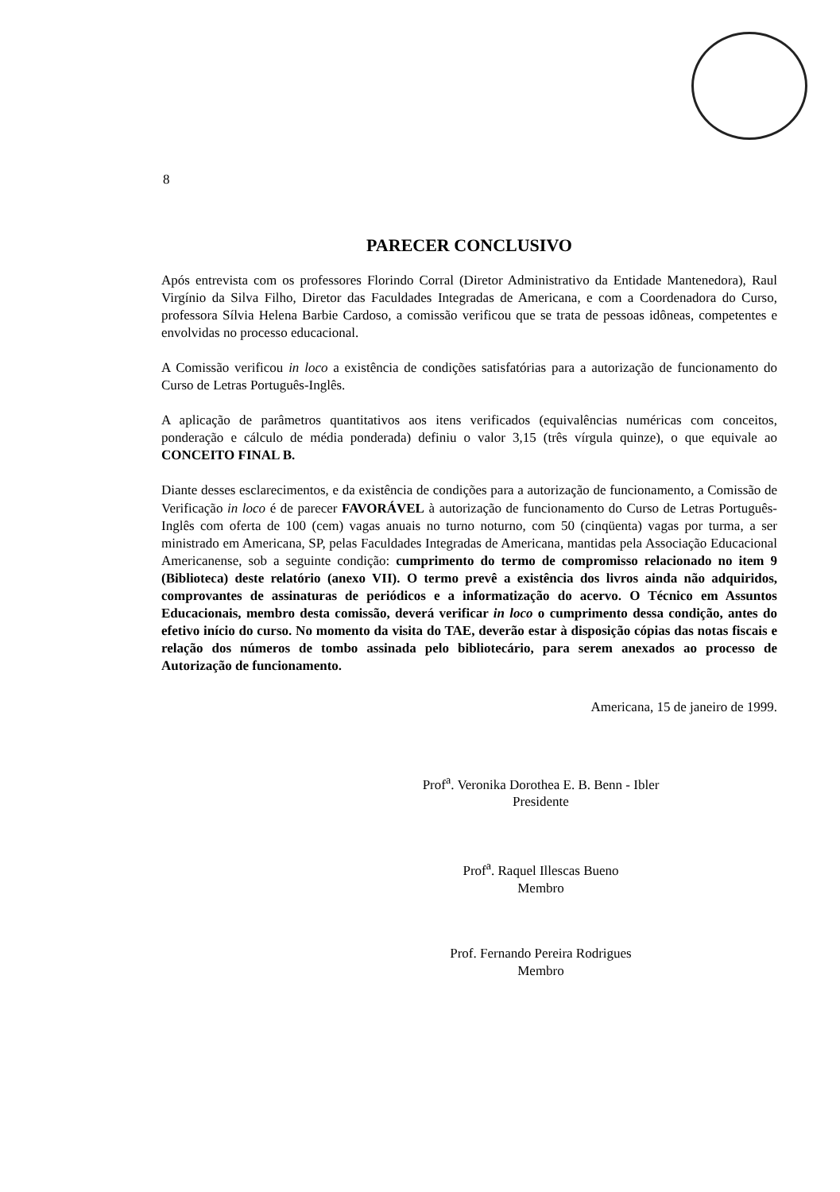8
PARECER CONCLUSIVO
Após entrevista com os professores Florindo Corral (Diretor Administrativo da Entidade Mantenedora), Raul Virgínio da Silva Filho, Diretor das Faculdades Integradas de Americana, e com a Coordenadora do Curso, professora Sílvia Helena Barbie Cardoso, a comissão verificou que se trata de pessoas idôneas, competentes e envolvidas no processo educacional.
A Comissão verificou in loco a existência de condições satisfatórias para a autorização de funcionamento do Curso de Letras Português-Inglês.
A aplicação de parâmetros quantitativos aos itens verificados (equivalências numéricas com conceitos, ponderação e cálculo de média ponderada) definiu o valor 3,15 (três vírgula quinze), o que equivale ao CONCEITO FINAL B.
Diante desses esclarecimentos, e da existência de condições para a autorização de funcionamento, a Comissão de Verificação in loco é de parecer FAVORÁVEL à autorização de funcionamento do Curso de Letras Português-Inglês com oferta de 100 (cem) vagas anuais no turno noturno, com 50 (cinqüenta) vagas por turma, a ser ministrado em Americana, SP, pelas Faculdades Integradas de Americana, mantidas pela Associação Educacional Americanense, sob a seguinte condição: cumprimento do termo de compromisso relacionado no item 9 (Biblioteca) deste relatório (anexo VII). O termo prevê a existência dos livros ainda não adquiridos, comprovantes de assinaturas de periódicos e a informatização do acervo. O Técnico em Assuntos Educacionais, membro desta comissão, deverá verificar in loco o cumprimento dessa condição, antes do efetivo início do curso. No momento da visita do TAE, deverão estar à disposição cópias das notas fiscais e relação dos números de tombo assinada pelo bibliotecário, para serem anexados ao processo de Autorização de funcionamento.
Americana, 15 de janeiro de 1999.
Prof<sup>a</sup>. Veronika Dorothea E. B. Benn - Ibler
Presidente
Prof<sup>a</sup>. Raquel Illescas Bueno
Membro
Prof. Fernando Pereira Rodrigues
Membro